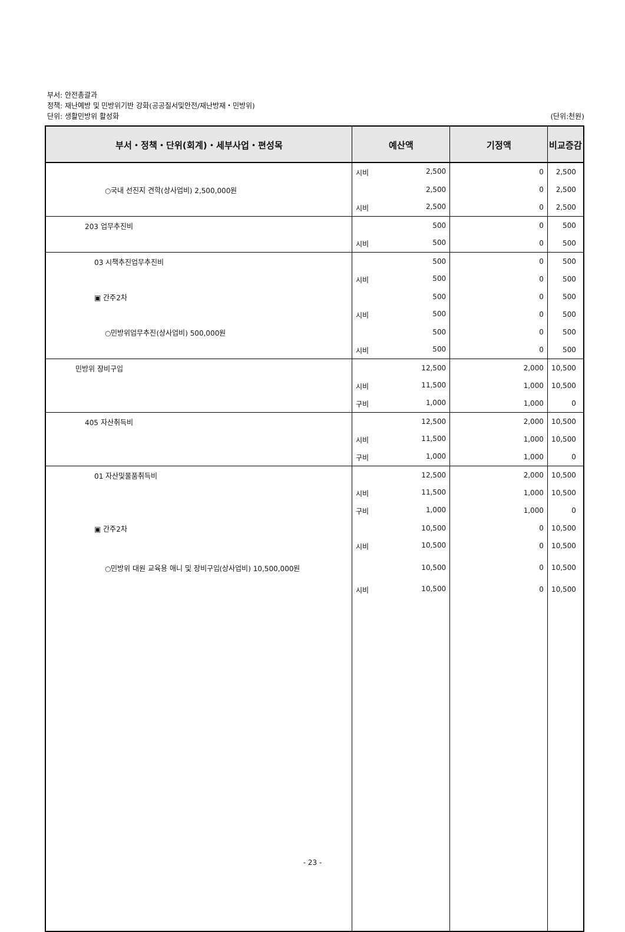부서: 안전총괄과
정책: 재난예방 및 민방위기반 강화(공공질서및안전/재난방재・민방위)
단위: 생활민방위 활성화 (단위:천원)
| 부서・정책・단위(회계)・세부사업・편성목 | 예산액 | 기정액 | 비교증감 |
| --- | --- | --- | --- |
| | 시비 2,500 | 0 | 2,500 |
| ○국내 선진지 견학(상사업비) 2,500,000원 | 2,500 | 0 | 2,500 |
| | 시비 2,500 | 0 | 2,500 |
| 203 업무추진비 | 500 | 0 | 500 |
| | 시비 500 | 0 | 500 |
| 03 시책추진업무추진비 | 500 | 0 | 500 |
| | 시비 500 | 0 | 500 |
| ▣ 간주2차 | 500 | 0 | 500 |
| | 시비 500 | 0 | 500 |
| ○민방위업무추진(상사업비) 500,000원 | 500 | 0 | 500 |
| | 시비 500 | 0 | 500 |
| 민방위 장비구입 | 12,500 | 2,000 | 10,500 |
| | 시비 11,500 | 1,000 | 10,500 |
| | 구비 1,000 | 1,000 | 0 |
| 405 자산취득비 | 12,500 | 2,000 | 10,500 |
| | 시비 11,500 | 1,000 | 10,500 |
| | 구비 1,000 | 1,000 | 0 |
| 01 자산및물품취득비 | 12,500 | 2,000 | 10,500 |
| | 시비 11,500 | 1,000 | 10,500 |
| | 구비 1,000 | 1,000 | 0 |
| ▣ 간주2차 | 10,500 | 0 | 10,500 |
| | 시비 10,500 | 0 | 10,500 |
| ○민방위 대원 교육용 애니 및 장비구입(상사업비) 10,500,000원 | 10,500 | 0 | 10,500 |
| | 시비 10,500 | 0 | 10,500 |
- 23 -